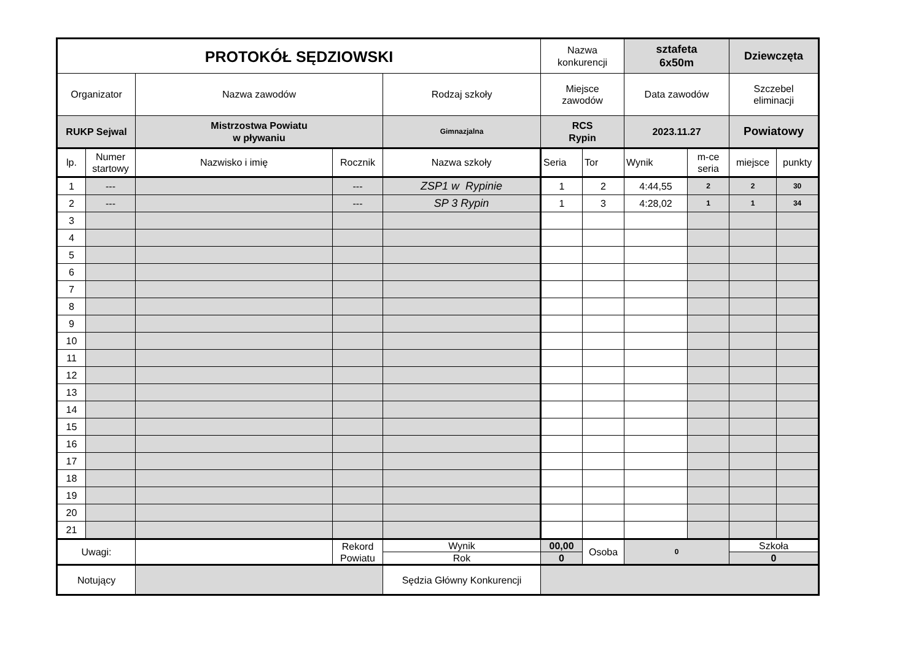| PROTOKÓŁ SĘDZIOWSKI | | | | | Nazwa konkurencji | | sztafeta 6x50m | | Dziewczęta | |
| Organizator | | Nazwa zawodów | | Rodzaj szkoły | Miejsce zawodów | | Data zawodów | | Szczebel eliminacji | |
| RUKP Sejwal | | Mistrzostwa Powiatu w pływaniu | | Gimnazjalna | RCS Rypin | | 2023.11.27 | | Powiatowy | |
| lp. | Numer startowy | Nazwisko i imię | Rocznik | Nazwa szkoły | Seria | Tor | Wynik | m-ce seria | miejsce | punkty |
| 1 | --- | | --- | ZSP1 w Rypinie | 1 | 2 | 4:44,55 | 2 | 2 | 30 |
| 2 | --- | | --- | SP 3 Rypin | 1 | 3 | 4:28,02 | 1 | 1 | 34 |
| 3 | | | | | | | | | | |
| 4 | | | | | | | | | | |
| 5 | | | | | | | | | | |
| 6 | | | | | | | | | | |
| 7 | | | | | | | | | | |
| 8 | | | | | | | | | | |
| 9 | | | | | | | | | | |
| 10 | | | | | | | | | | |
| 11 | | | | | | | | | | |
| 12 | | | | | | | | | | |
| 13 | | | | | | | | | | |
| 14 | | | | | | | | | | |
| 15 | | | | | | | | | | |
| 16 | | | | | | | | | | |
| 17 | | | | | | | | | | |
| 18 | | | | | | | | | | |
| 19 | | | | | | | | | | |
| 20 | | | | | | | | | | |
| 21 | | | | | | | | | | |
| Uwagi: | | | Rekord Powiatu | Wynik | 00,00 | Osoba | 0 | | Szkoła | |
| | | | | Rok | 0 | | | | 0 | |
| Notujący | | | | Sędzia Główny Konkurencji | | | | | | |